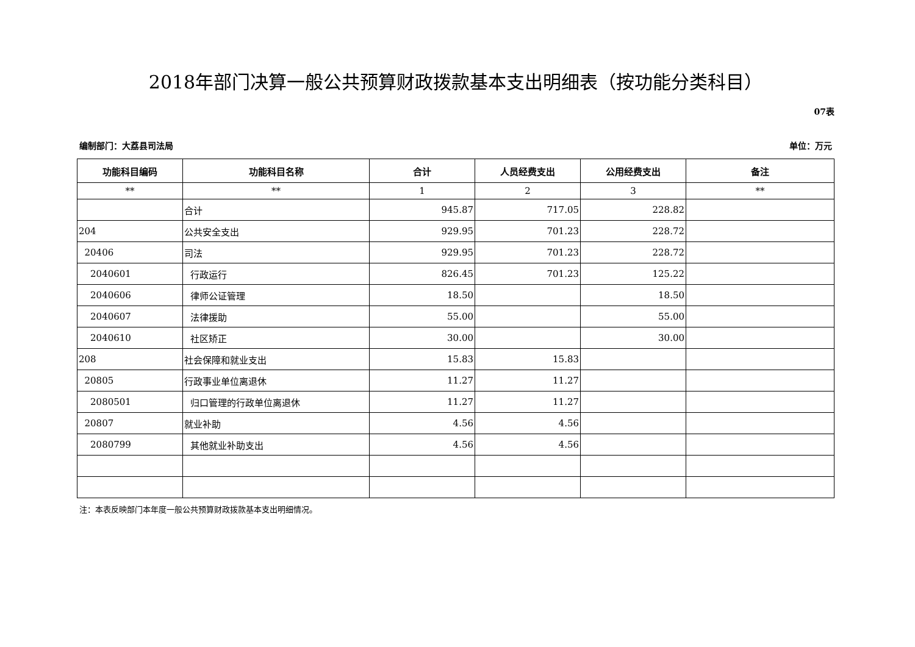2018年部门决算一般公共预算财政拨款基本支出明细表（按功能分类科目）
07表
编制部门：大荔县司法局 单位：万元
| 功能科目编码 | 功能科目名称 | 合计 | 人员经费支出 | 公用经费支出 | 备注 |
| --- | --- | --- | --- | --- | --- |
| ** | ** | 1 | 2 | 3 | ** |
| | 合计 | 945.87 | 717.05 | 228.82 | |
| 204 | 公共安全支出 | 929.95 | 701.23 | 228.72 | |
| 20406 | 司法 | 929.95 | 701.23 | 228.72 | |
| 2040601 | 行政运行 | 826.45 | 701.23 | 125.22 | |
| 2040606 | 律师公证管理 | 18.50 | | 18.50 | |
| 2040607 | 法律援助 | 55.00 | | 55.00 | |
| 2040610 | 社区矫正 | 30.00 | | 30.00 | |
| 208 | 社会保障和就业支出 | 15.83 | 15.83 | | |
| 20805 | 行政事业单位离退休 | 11.27 | 11.27 | | |
| 2080501 | 归口管理的行政单位离退休 | 11.27 | 11.27 | | |
| 20807 | 就业补助 | 4.56 | 4.56 | | |
| 2080799 | 其他就业补助支出 | 4.56 | 4.56 | | |
注：本表反映部门本年度一般公共预算财政拨款基本支出明细情况。